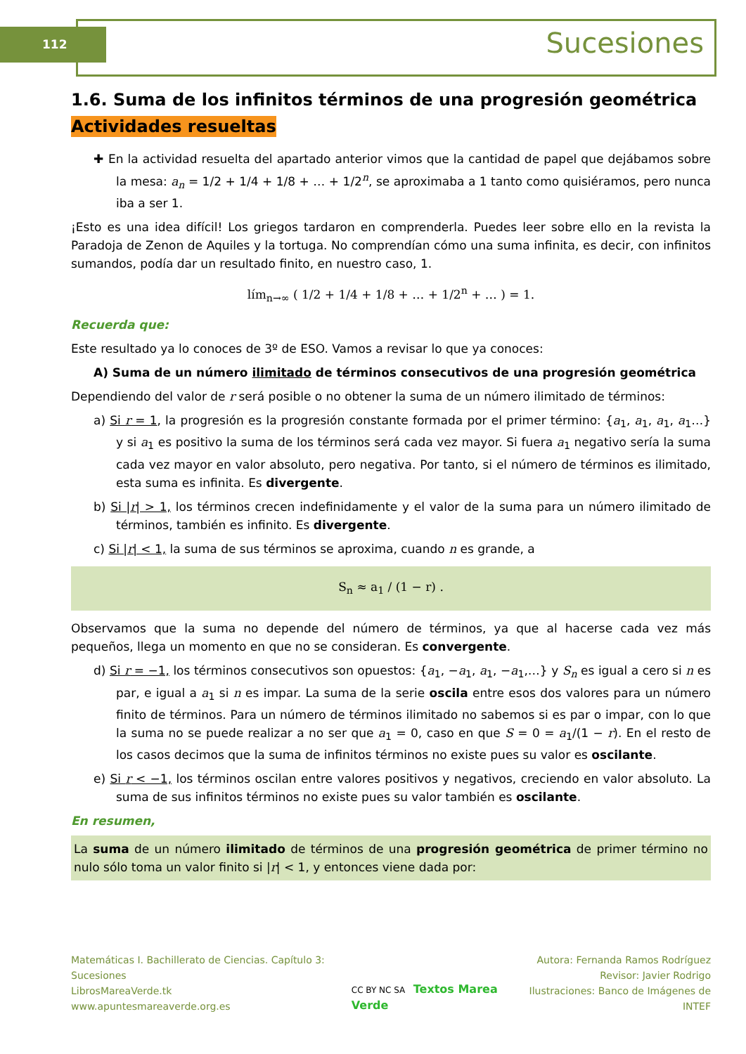112 Sucesiones
1.6. Suma de los infinitos términos de una progresión geométrica
Actividades resueltas
✚ En la actividad resuelta del apartado anterior vimos que la cantidad de papel que dejábamos sobre la mesa: a<sub>n</sub> = 1/2 + 1/4 + 1/8 + … + 1/2<sup>n</sup>, se aproximaba a 1 tanto como quisiéramos, pero nunca iba a ser 1.
¡Esto es una idea difícil! Los griegos tardaron en comprenderla. Puedes leer sobre ello en la revista la Paradoja de Zenon de Aquiles y la tortuga. No comprendían cómo una suma infinita, es decir, con infinitos sumandos, podía dar un resultado finito, en nuestro caso, 1.
lím<sub>n→∞</sub> ( 1/2 + 1/4 + 1/8 + … + 1/2<sup>n</sup> + … ) = 1.
Recuerda que:
Este resultado ya lo conoces de 3º de ESO. Vamos a revisar lo que ya conoces:
A) Suma de un número ilimitado de términos consecutivos de una progresión geométrica
Dependiendo del valor de r será posible o no obtener la suma de un número ilimitado de términos:
a) Si r = 1, la progresión es la progresión constante formada por el primer término: {a<sub>1</sub>, a<sub>1</sub>, a<sub>1</sub>, a<sub>1</sub>…} y si a<sub>1</sub> es positivo la suma de los términos será cada vez mayor. Si fuera a<sub>1</sub> negativo sería la suma cada vez mayor en valor absoluto, pero negativa. Por tanto, si el número de términos es ilimitado, esta suma es infinita. Es divergente.
b) Si |r| > 1, los términos crecen indefinidamente y el valor de la suma para un número ilimitado de términos, también es infinito. Es divergente.
c) Si |r| < 1, la suma de sus términos se aproxima, cuando n es grande, a
S<sub>n</sub> ≈ a<sub>1</sub> / (1 − r) .
Observamos que la suma no depende del número de términos, ya que al hacerse cada vez más pequeños, llega un momento en que no se consideran. Es convergente.
d) Si r = −1, los términos consecutivos son opuestos: {a<sub>1</sub>, −a<sub>1</sub>, a<sub>1</sub>, −a<sub>1</sub>,…} y S<sub>n</sub> es igual a cero si n es par, e igual a a<sub>1</sub> si n es impar. La suma de la serie oscila entre esos dos valores para un número finito de términos. Para un número de términos ilimitado no sabemos si es par o impar, con lo que la suma no se puede realizar a no ser que a<sub>1</sub> = 0, caso en que S = 0 = a<sub>1</sub>/(1 − r). En el resto de los casos decimos que la suma de infinitos términos no existe pues su valor es oscilante.
e) Si r < −1, los términos oscilan entre valores positivos y negativos, creciendo en valor absoluto. La suma de sus infinitos términos no existe pues su valor también es oscilante.
En resumen,
La suma de un número ilimitado de términos de una progresión geométrica de primer término no nulo sólo toma un valor finito si |r| < 1, y entonces viene dada por:
Matemáticas I. Bachillerato de Ciencias. Capítulo 3: Sucesiones
LibrosMareaVerde.tk
www.apuntesmareaverde.org.es
CC BY NC SA Textos Marea Verde
Autora: Fernanda Ramos Rodríguez
Revisor: Javier Rodrigo
Ilustraciones: Banco de Imágenes de INTEF